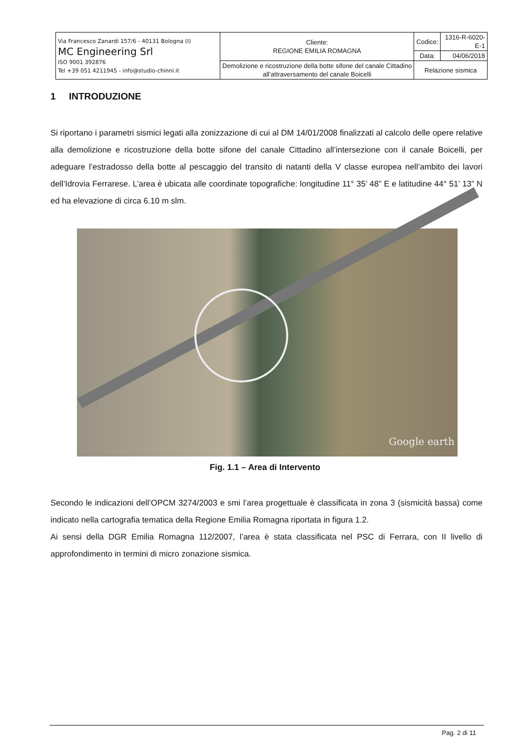| Via Francesco Zanardi 157/6 - 40131 Bologna (I) MC Engineering Srl ISO 9001 392876 Tel +39 051 4211945 - info@studio-chinni.it | Cliente: REGIONE EMILIA ROMAGNA | Codice: | 1316-R-6020-E-1 |
| | | Data: | 04/06/2018 |
| | Demolizione e ricostruzione della botte sifone del canale Cittadino all’attraversamento del canale Boicelli | Relazione sismica | |
1 INTRODUZIONE
Si riportano i parametri sismici legati alla zonizzazione di cui al DM 14/01/2008 finalizzati al calcolo delle opere relative alla demolizione e ricostruzione della botte sifone del canale Cittadino all’intersezione con il canale Boicelli, per adeguare l’estradosso della botte al pescaggio del transito di natanti della V classe europea nell’ambito dei lavori dell’Idrovia Ferrarese. L’area è ubicata alle coordinate topografiche: longitudine 11° 35’ 48” E e latitudine 44° 51’ 13” N ed ha elevazione di circa 6.10 m slm.
Google earth
Fig. 1.1 – Area di Intervento
Secondo le indicazioni dell’OPCM 3274/2003 e smi l’area progettuale è classificata in zona 3 (sismicità bassa) come indicato nella cartografia tematica della Regione Emilia Romagna riportata in figura 1.2.
Ai sensi della DGR Emilia Romagna 112/2007, l’area è stata classificata nel PSC di Ferrara, con II livello di approfondimento in termini di micro zonazione sismica.
Pag. 2 di 11